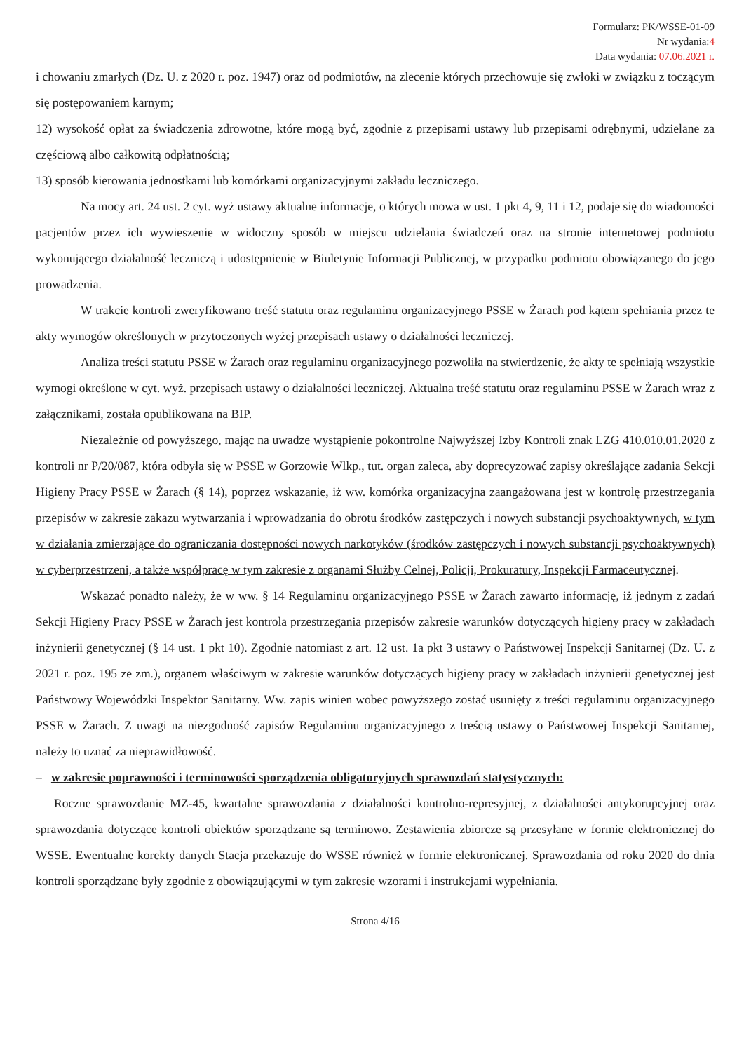Formularz: PK/WSSE-01-09
Nr wydania:4
Data wydania: 07.06.2021 r.
i chowaniu zmarłych (Dz. U. z 2020 r. poz. 1947) oraz od podmiotów, na zlecenie których przechowuje się zwłoki w związku z toczącym się postępowaniem karnym;
12) wysokość opłat za świadczenia zdrowotne, które mogą być, zgodnie z przepisami ustawy lub przepisami odrębnymi, udzielane za częściową albo całkowitą odpłatnością;
13) sposób kierowania jednostkami lub komórkami organizacyjnymi zakładu leczniczego.
Na mocy art. 24 ust. 2 cyt. wyż ustawy aktualne informacje, o których mowa w ust. 1 pkt 4, 9, 11 i 12, podaje się do wiadomości pacjentów przez ich wywieszenie w widoczny sposób w miejscu udzielania świadczeń oraz na stronie internetowej podmiotu wykonującego działalność leczniczą i udostępnienie w Biuletynie Informacji Publicznej, w przypadku podmiotu obowiązanego do jego prowadzenia.
W trakcie kontroli zweryfikowano treść statutu oraz regulaminu organizacyjnego PSSE w Żarach pod kątem spełniania przez te akty wymogów określonych w przytoczonych wyżej przepisach ustawy o działalności leczniczej.
Analiza treści statutu PSSE w Żarach oraz regulaminu organizacyjnego pozwoliła na stwierdzenie, że akty te spełniają wszystkie wymogi określone w cyt. wyż. przepisach ustawy o działalności leczniczej. Aktualna treść statutu oraz regulaminu PSSE w Żarach wraz z załącznikami, została opublikowana na BIP.
Niezależnie od powyższego, mając na uwadze wystąpienie pokontrolne Najwyższej Izby Kontroli znak LZG 410.010.01.2020 z kontroli nr P/20/087, która odbyła się w PSSE w Gorzowie Wlkp., tut. organ zaleca, aby doprecyzować zapisy określające zadania Sekcji Higieny Pracy PSSE w Żarach (§ 14), poprzez wskazanie, iż ww. komórka organizacyjna zaangażowana jest w kontrolę przestrzegania przepisów w zakresie zakazu wytwarzania i wprowadzania do obrotu środków zastępczych i nowych substancji psychoaktywnych, w tym w działania zmierzające do ograniczania dostępności nowych narkotyków (środków zastępczych i nowych substancji psychoaktywnych) w cyberprzestrzeni, a także współpracę w tym zakresie z organami Służby Celnej, Policji, Prokuratury, Inspekcji Farmaceutycznej.
Wskazać ponadto należy, że w ww. § 14 Regulaminu organizacyjnego PSSE w Żarach zawarto informację, iż jednym z zadań Sekcji Higieny Pracy PSSE w Żarach jest kontrola przestrzegania przepisów zakresie warunków dotyczących higieny pracy w zakładach inżynierii genetycznej (§ 14 ust. 1 pkt 10). Zgodnie natomiast z art. 12 ust. 1a pkt 3 ustawy o Państwowej Inspekcji Sanitarnej (Dz. U. z 2021 r. poz. 195 ze zm.), organem właściwym w zakresie warunków dotyczących higieny pracy w zakładach inżynierii genetycznej jest Państwowy Wojewódzki Inspektor Sanitarny. Ww. zapis winien wobec powyższego zostać usunięty z treści regulaminu organizacyjnego PSSE w Żarach. Z uwagi na niezgodność zapisów Regulaminu organizacyjnego z treścią ustawy o Państwowej Inspekcji Sanitarnej, należy to uznać za nieprawidłowość.
– w zakresie poprawności i terminowości sporządzenia obligatoryjnych sprawozdań statystycznych:
Roczne sprawozdanie MZ-45, kwartalne sprawozdania z działalności kontrolno-represyjnej, z działalności antykorupcyjnej oraz sprawozdania dotyczące kontroli obiektów sporządzane są terminowo. Zestawienia zbiorcze są przesyłane w formie elektronicznej do WSSE. Ewentualne korekty danych Stacja przekazuje do WSSE również w formie elektronicznej. Sprawozdania od roku 2020 do dnia kontroli sporządzane były zgodnie z obowiązującymi w tym zakresie wzorami i instrukcjami wypełniania.
Strona 4/16